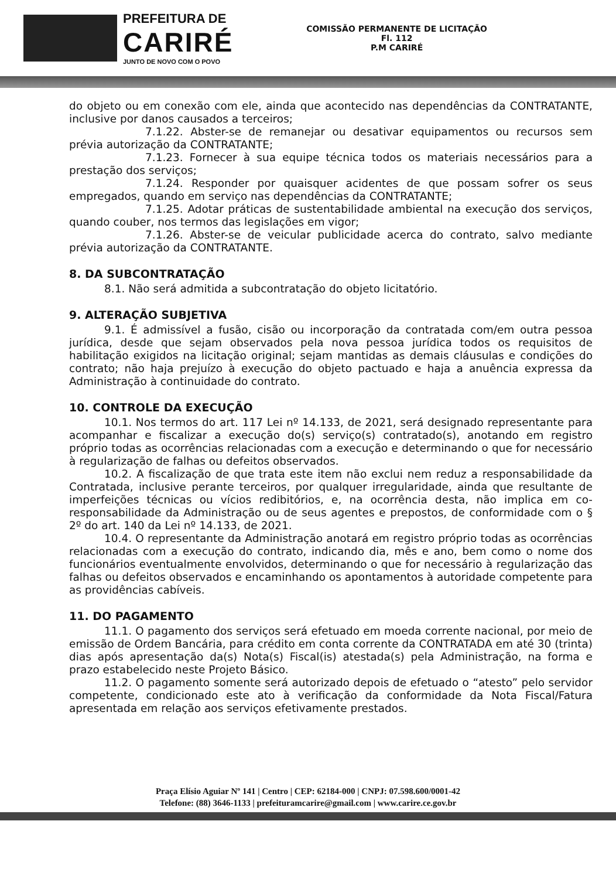PREFEITURA DE
CARIRÉ
JUNTO DE NOVO COM O POVO
COMISSÃO PERMANENTE DE LICITAÇÃO
Fl. 112
P.M CARIRÉ
do objeto ou em conexão com ele, ainda que acontecido nas dependências da CONTRATANTE, inclusive por danos causados a terceiros;
7.1.22. Abster-se de remanejar ou desativar equipamentos ou recursos sem prévia autorização da CONTRATANTE;
7.1.23. Fornecer à sua equipe técnica todos os materiais necessários para a prestação dos serviços;
7.1.24. Responder por quaisquer acidentes de que possam sofrer os seus empregados, quando em serviço nas dependências da CONTRATANTE;
7.1.25. Adotar práticas de sustentabilidade ambiental na execução dos serviços, quando couber, nos termos das legislações em vigor;
7.1.26. Abster-se de veicular publicidade acerca do contrato, salvo mediante prévia autorização da CONTRATANTE.
8. DA SUBCONTRATAÇÃO
8.1. Não será admitida a subcontratação do objeto licitatório.
9. ALTERAÇÃO SUBJETIVA
9.1. É admissível a fusão, cisão ou incorporação da contratada com/em outra pessoa jurídica, desde que sejam observados pela nova pessoa jurídica todos os requisitos de habilitação exigidos na licitação original; sejam mantidas as demais cláusulas e condições do contrato; não haja prejuízo à execução do objeto pactuado e haja a anuência expressa da Administração à continuidade do contrato.
10. CONTROLE DA EXECUÇÃO
10.1. Nos termos do art. 117 Lei nº 14.133, de 2021, será designado representante para acompanhar e fiscalizar a execução do(s) serviço(s) contratado(s), anotando em registro próprio todas as ocorrências relacionadas com a execução e determinando o que for necessário à regularização de falhas ou defeitos observados.
10.2. A fiscalização de que trata este item não exclui nem reduz a responsabilidade da Contratada, inclusive perante terceiros, por qualquer irregularidade, ainda que resultante de imperfeições técnicas ou vícios redibitórios, e, na ocorrência desta, não implica em co-responsabilidade da Administração ou de seus agentes e prepostos, de conformidade com o § 2º do art. 140 da Lei nº 14.133, de 2021.
10.4. O representante da Administração anotará em registro próprio todas as ocorrências relacionadas com a execução do contrato, indicando dia, mês e ano, bem como o nome dos funcionários eventualmente envolvidos, determinando o que for necessário à regularização das falhas ou defeitos observados e encaminhando os apontamentos à autoridade competente para as providências cabíveis.
11. DO PAGAMENTO
11.1. O pagamento dos serviços será efetuado em moeda corrente nacional, por meio de emissão de Ordem Bancária, para crédito em conta corrente da CONTRATADA em até 30 (trinta) dias após apresentação da(s) Nota(s) Fiscal(is) atestada(s) pela Administração, na forma e prazo estabelecido neste Projeto Básico.
11.2. O pagamento somente será autorizado depois de efetuado o “atesto” pelo servidor competente, condicionado este ato à verificação da conformidade da Nota Fiscal/Fatura apresentada em relação aos serviços efetivamente prestados.
Praça Elísio Aguiar Nº 141 | Centro | CEP: 62184-000 | CNPJ: 07.598.600/0001-42
Telefone: (88) 3646-1133 | prefeituramcarire@gmail.com | www.carire.ce.gov.br